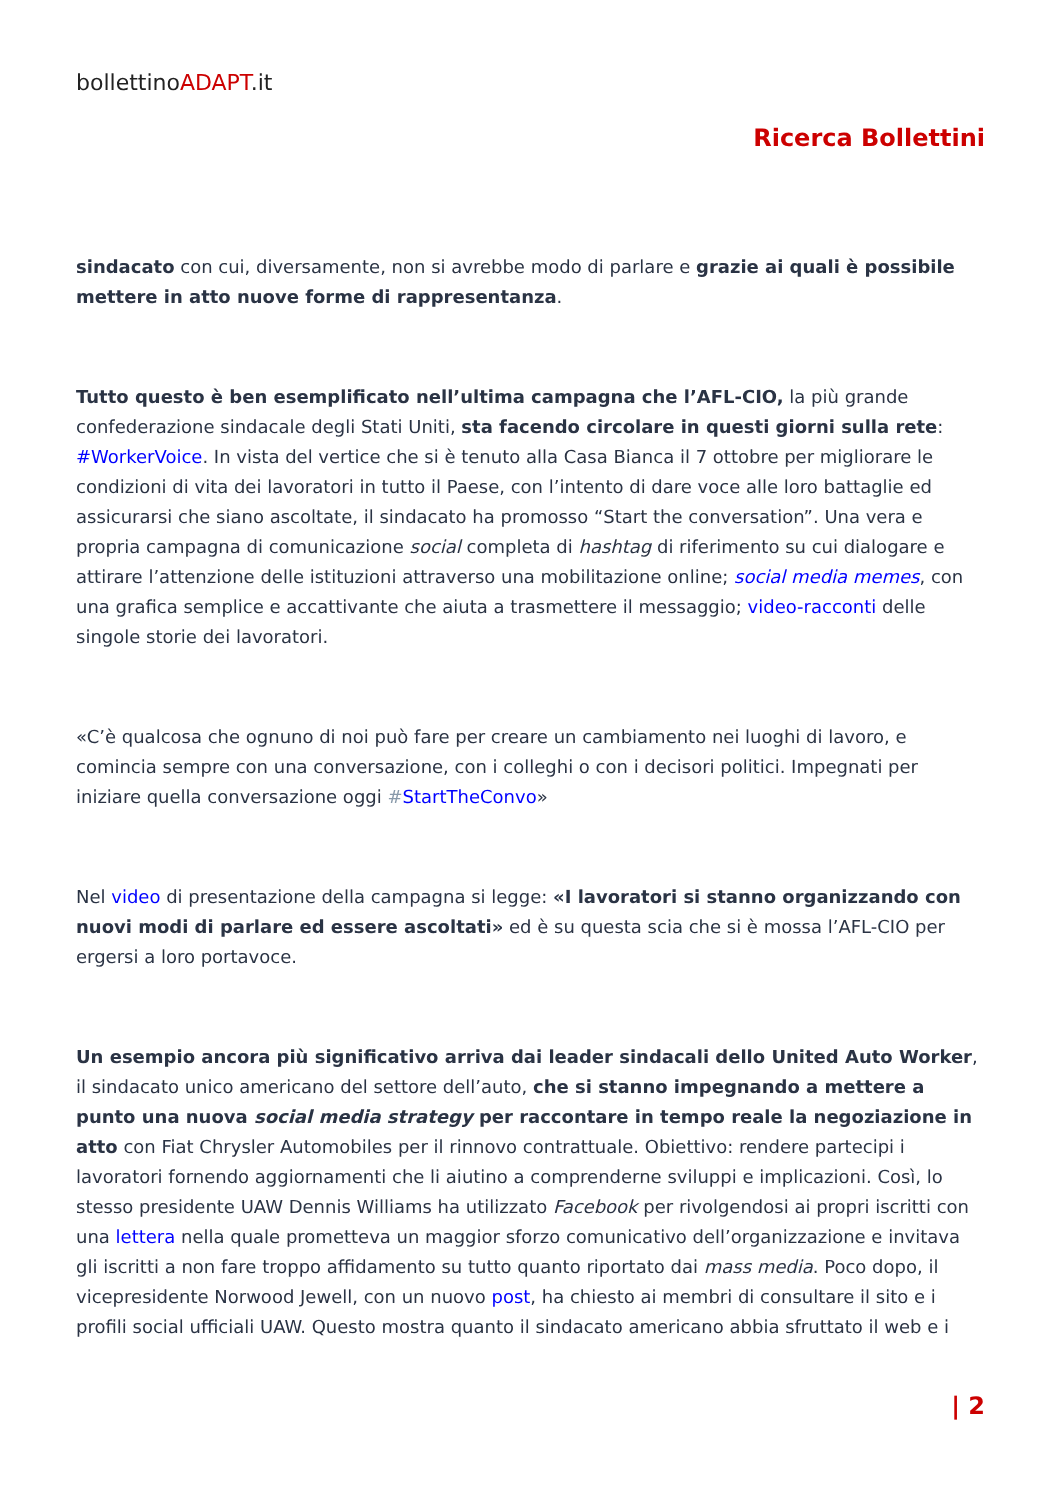bollettinoADAPT.it
Ricerca Bollettini
sindacato con cui, diversamente, non si avrebbe modo di parlare e grazie ai quali è possibile mettere in atto nuove forme di rappresentanza.
Tutto questo è ben esemplificato nell’ultima campagna che l’AFL-CIO, la più grande confederazione sindacale degli Stati Uniti, sta facendo circolare in questi giorni sulla rete: #WorkerVoice. In vista del vertice che si è tenuto alla Casa Bianca il 7 ottobre per migliorare le condizioni di vita dei lavoratori in tutto il Paese, con l’intento di dare voce alle loro battaglie ed assicurarsi che siano ascoltate, il sindacato ha promosso “Start the conversation”. Una vera e propria campagna di comunicazione social completa di hashtag di riferimento su cui dialogare e attirare l’attenzione delle istituzioni attraverso una mobilitazione online; social media memes, con una grafica semplice e accattivante che aiuta a trasmettere il messaggio; video-racconti delle singole storie dei lavoratori.
«C’è qualcosa che ognuno di noi può fare per creare un cambiamento nei luoghi di lavoro, e comincia sempre con una conversazione, con i colleghi o con i decisori politici. Impegnati per iniziare quella conversazione oggi #StartTheConvo»
Nel video di presentazione della campagna si legge: «I lavoratori si stanno organizzando con nuovi modi di parlare ed essere ascoltati» ed è su questa scia che si è mossa l’AFL-CIO per ergersi a loro portavoce.
Un esempio ancora più significativo arriva dai leader sindacali dello United Auto Worker, il sindacato unico americano del settore dell’auto, che si stanno impegnando a mettere a punto una nuova social media strategy per raccontare in tempo reale la negoziazione in atto con Fiat Chrysler Automobiles per il rinnovo contrattuale. Obiettivo: rendere partecipi i lavoratori fornendo aggiornamenti che li aiutino a comprenderne sviluppi e implicazioni. Così, lo stesso presidente UAW Dennis Williams ha utilizzato Facebook per rivolgendosi ai propri iscritti con una lettera nella quale prometteva un maggior sforzo comunicativo dell’organizzazione e invitava gli iscritti a non fare troppo affidamento su tutto quanto riportato dai mass media. Poco dopo, il vicepresidente Norwood Jewell, con un nuovo post, ha chiesto ai membri di consultare il sito e i profili social ufficiali UAW. Questo mostra quanto il sindacato americano abbia sfruttato il web e i
| 2